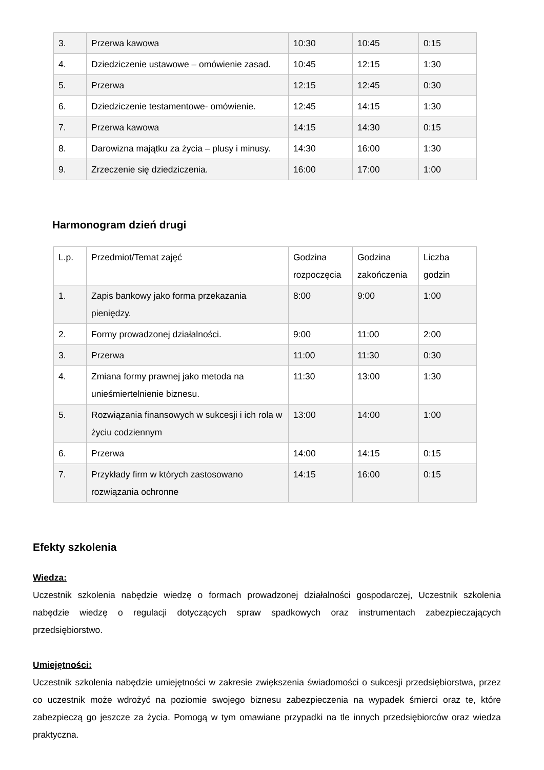| 3. | Przerwa kawowa | 10:30 | 10:45 | 0:15 |
| 4. | Dziedziczenie ustawowe – omówienie zasad. | 10:45 | 12:15 | 1:30 |
| 5. | Przerwa | 12:15 | 12:45 | 0:30 |
| 6. | Dziedziczenie testamentowe- omówienie. | 12:45 | 14:15 | 1:30 |
| 7. | Przerwa kawowa | 14:15 | 14:30 | 0:15 |
| 8. | Darowizna majątku za życia – plusy i minusy. | 14:30 | 16:00 | 1:30 |
| 9. | Zrzeczenie się dziedziczenia. | 16:00 | 17:00 | 1:00 |
Harmonogram dzień drugi
| L.p. | Przedmiot/Temat zajęć | Godzina rozpoczęcia | Godzina zakończenia | Liczba godzin |
| 1. | Zapis bankowy jako forma przekazania pieniędzy. | 8:00 | 9:00 | 1:00 |
| 2. | Formy prowadzonej działalności. | 9:00 | 11:00 | 2:00 |
| 3. | Przerwa | 11:00 | 11:30 | 0:30 |
| 4. | Zmiana formy prawnej jako metoda na unieśmiertelnienie biznesu. | 11:30 | 13:00 | 1:30 |
| 5. | Rozwiązania finansowych w sukcesji i ich rola w życiu codziennym | 13:00 | 14:00 | 1:00 |
| 6. | Przerwa | 14:00 | 14:15 | 0:15 |
| 7. | Przykłady firm w których zastosowano rozwiązania ochronne | 14:15 | 16:00 | 0:15 |
Efekty szkolenia
Wiedza:
Uczestnik szkolenia nabędzie wiedzę o formach prowadzonej działalności gospodarczej, Uczestnik szkolenia nabędzie wiedzę o regulacji dotyczących spraw spadkowych oraz instrumentach zabezpieczających przedsiębiorstwo.
Umiejętności:
Uczestnik szkolenia nabędzie umiejętności w zakresie zwiększenia świadomości o sukcesji przedsiębiorstwa, przez co uczestnik może wdrożyć na poziomie swojego biznesu zabezpieczenia na wypadek śmierci oraz te, które zabezpieczą go jeszcze za życia. Pomogą w tym omawiane przypadki na tle innych przedsiębiorców oraz wiedza praktyczna.